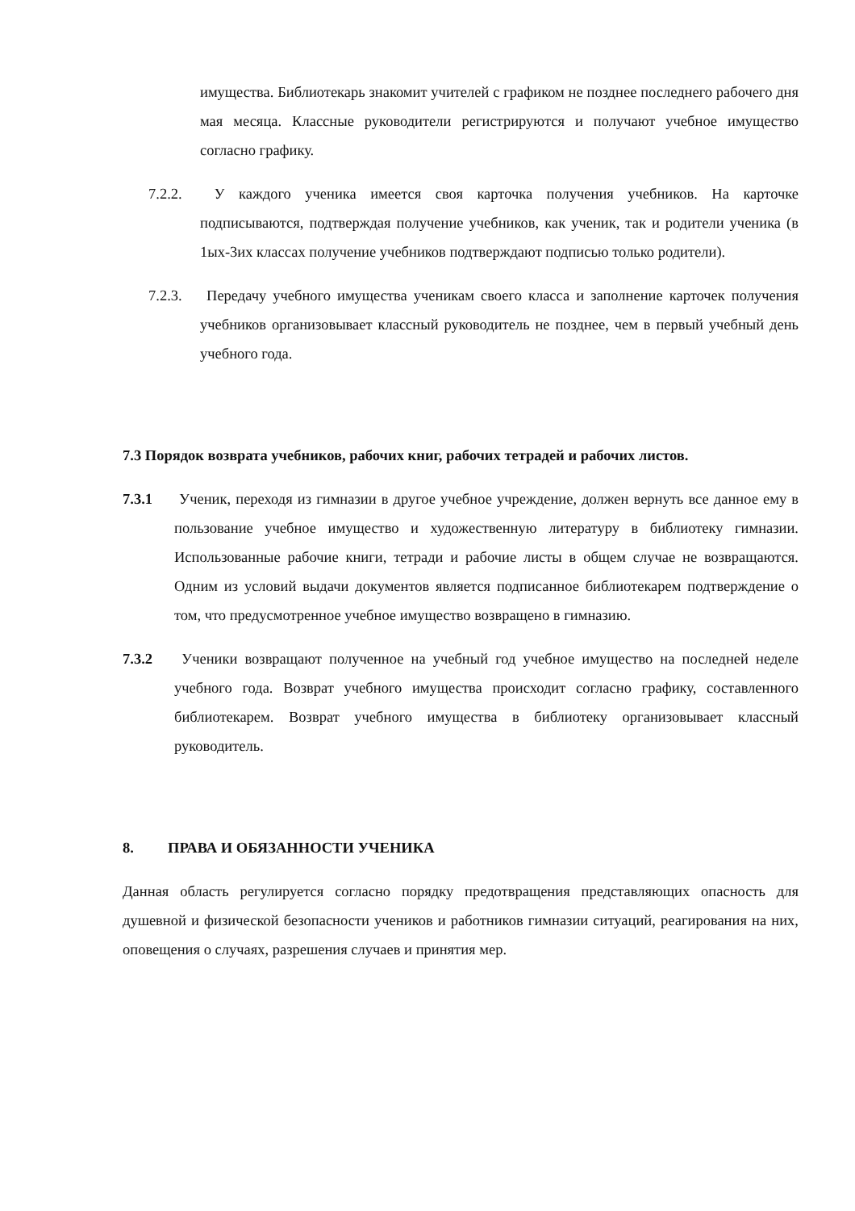имущества. Библиотекарь знакомит учителей с графиком не позднее последнего рабочего дня мая месяца. Классные руководители регистрируются и получают учебное имущество согласно графику.
7.2.2.
У каждого ученика имеется своя карточка получения учебников. На карточке подписываются, подтверждая получение учебников, как ученик, так и родители ученика (в 1ых-3их классах получение учебников подтверждают подписью только родители).
7.2.3.
Передачу учебного имущества ученикам своего класса и заполнение карточек получения учебников организовывает классный руководитель не позднее, чем в первый учебный день учебного года.
7.3 Порядок возврата учебников, рабочих книг, рабочих тетрадей и рабочих листов.
7.3.1
Ученик, переходя из гимназии в другое учебное учреждение, должен вернуть все данное ему в пользование учебное имущество и художественную литературу в библиотеку гимназии. Использованные рабочие книги, тетради и рабочие листы в общем случае не возвращаются. Одним из условий выдачи документов является подписанное библиотекарем подтверждение о том, что предусмотренное учебное имущество возвращено в гимназию.
7.3.2
Ученики возвращают полученное на учебный год учебное имущество на последней неделе учебного года. Возврат учебного имущества происходит согласно графику, составленного библиотекарем. Возврат учебного имущества в библиотеку организовывает классный руководитель.
8. ПРАВА И ОБЯЗАННОСТИ УЧЕНИКА
Данная область регулируется согласно порядку предотвращения представляющих опасность для душевной и физической безопасности учеников и работников гимназии ситуаций, реагирования на них, оповещения о случаях, разрешения случаев и принятия мер.